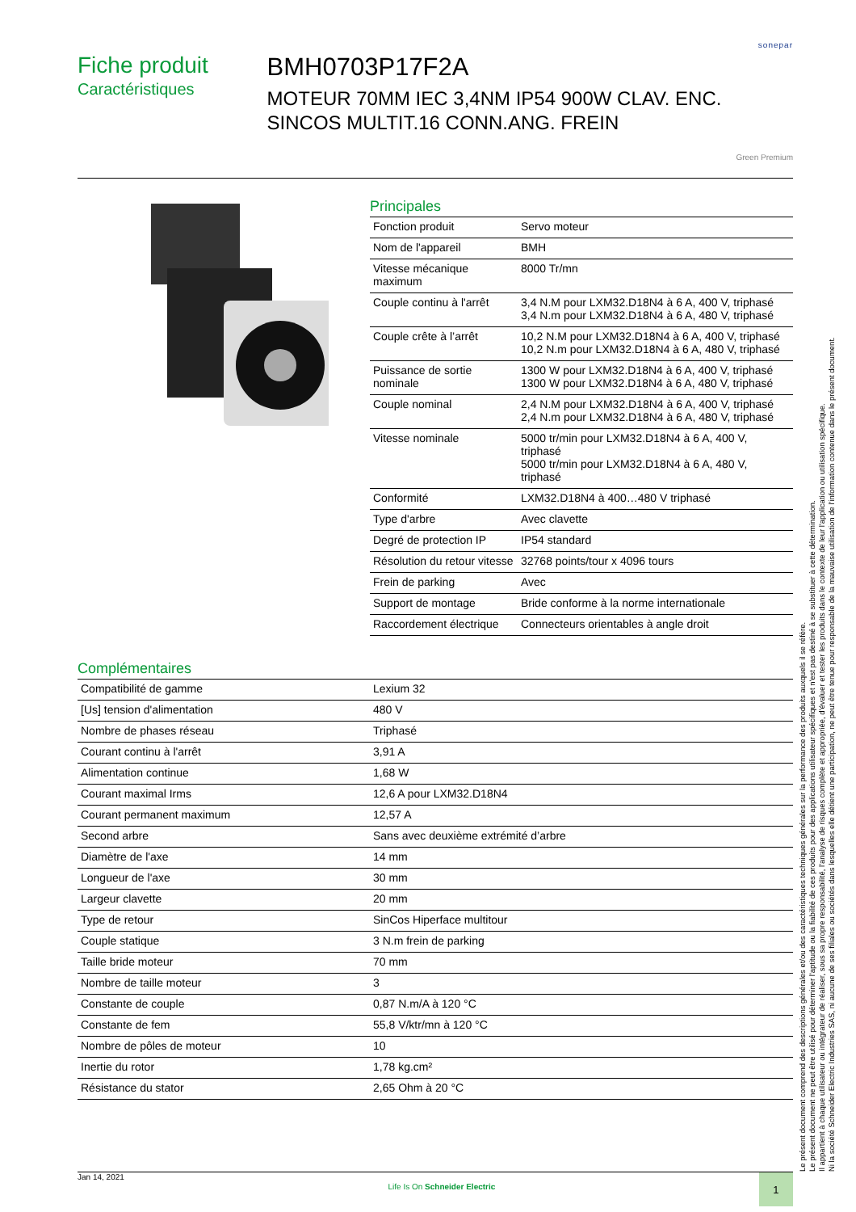sonepar
Fiche produit
Caractéristiques
BMH0703P17F2A
MOTEUR 70MM IEC 3,4NM IP54 900W CLAV. ENC. SINCOS MULTIT.16 CONN.ANG. FREIN
Green Premium
Principales
| Fonction produit | Servo moteur |
| Nom de l'appareil | BMH |
| Vitesse mécanique maximum | 8000 Tr/mn |
| Couple continu à l'arrêt | 3,4 N.M pour LXM32.D18N4 à 6 A, 400 V, triphasé 3,4 N.m pour LXM32.D18N4 à 6 A, 480 V, triphasé |
| Couple crête à l’arrêt | 10,2 N.M pour LXM32.D18N4 à 6 A, 400 V, triphasé 10,2 N.m pour LXM32.D18N4 à 6 A, 480 V, triphasé |
| Puissance de sortie nominale | 1300 W pour LXM32.D18N4 à 6 A, 400 V, triphasé 1300 W pour LXM32.D18N4 à 6 A, 480 V, triphasé |
| Couple nominal | 2,4 N.M pour LXM32.D18N4 à 6 A, 400 V, triphasé 2,4 N.m pour LXM32.D18N4 à 6 A, 480 V, triphasé |
| Vitesse nominale | 5000 tr/min pour LXM32.D18N4 à 6 A, 400 V, triphasé 5000 tr/min pour LXM32.D18N4 à 6 A, 480 V, triphasé |
| Conformité | LXM32.D18N4 à 400…480 V triphasé |
| Type d'arbre | Avec clavette |
| Degré de protection IP | IP54 standard |
| Résolution du retour vitesse | 32768 points/tour x 4096 tours |
| Frein de parking | Avec |
| Support de montage | Bride conforme à la norme internationale |
| Raccordement électrique | Connecteurs orientables à angle droit |
Complémentaires
| Compatibilité de gamme | Lexium 32 |
| [Us] tension d'alimentation | 480 V |
| Nombre de phases réseau | Triphasé |
| Courant continu à l'arrêt | 3,91 A |
| Alimentation continue | 1,68 W |
| Courant maximal Irms | 12,6 A pour LXM32.D18N4 |
| Courant permanent maximum | 12,57 A |
| Second arbre | Sans avec deuxième extrémité d’arbre |
| Diamètre de l'axe | 14 mm |
| Longueur de l'axe | 30 mm |
| Largeur clavette | 20 mm |
| Type de retour | SinCos Hiperface multitour |
| Couple statique | 3 N.m frein de parking |
| Taille bride moteur | 70 mm |
| Nombre de taille moteur | 3 |
| Constante de couple | 0,87 N.m/A à 120 °C |
| Constante de fem | 55,8 V/ktr/mn à 120 °C |
| Nombre de pôles de moteur | 10 |
| Inertie du rotor | 1,78 kg.cm² |
| Résistance du stator | 2,65 Ohm à 20 °C |
Le présent document comprend des descriptions générales et/ou des caractéristiques techniques générales sur la performance des produits auxquels il se réfère.
Le présent document ne peut être utilisé pour déterminer l'aptitude ou la fiabilité de ces produits pour des applications utilisateur spécifiques et n'est pas destiné à se substituer à cette détermination.
Il appartient à chaque utilisateur ou intégrateur de réaliser, sous sa propre responsabilité, l'analyse de risques complète et appropriée, d'évaluer et tester les produits dans le contexte de leur l'application ou utilisation spécifique.
Ni la société Schneider Electric Industries SAS, ni aucune de ses filiales ou sociétés dans lesquelles elle détient une participation, ne peut être tenue pour responsable de la mauvaise utilisation de l'information contenue dans le présent document.
Jan 14, 2021 Life Is On Schneider Electric 1